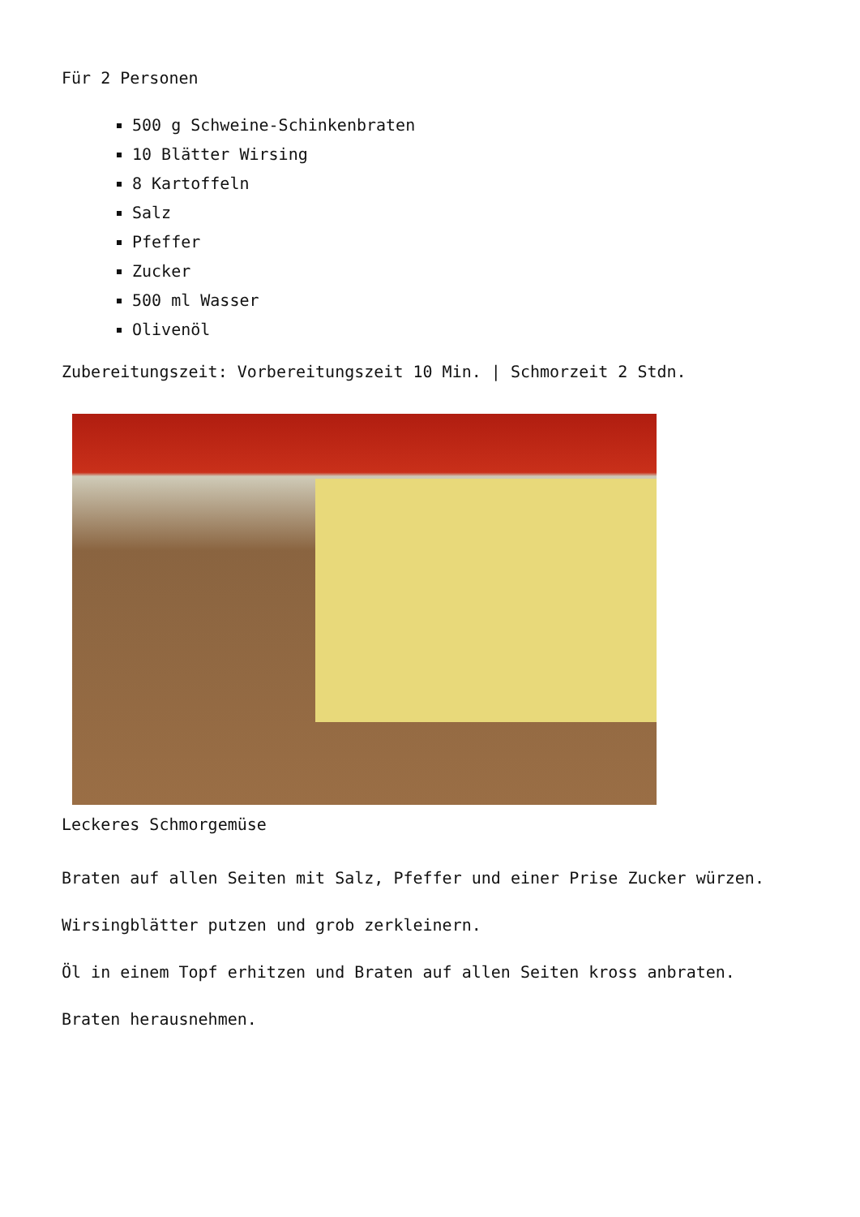Für 2 Personen
500 g Schweine-Schinkenbraten
10 Blätter Wirsing
8 Kartoffeln
Salz
Pfeffer
Zucker
500 ml Wasser
Olivenöl
Zubereitungszeit: Vorbereitungszeit 10 Min. | Schmorzeit 2 Stdn.
Leckeres Schmorgemüse
Braten auf allen Seiten mit Salz, Pfeffer und einer Prise Zucker würzen.
Wirsingblätter putzen und grob zerkleinern.
Öl in einem Topf erhitzen und Braten auf allen Seiten kross anbraten.
Braten herausnehmen.